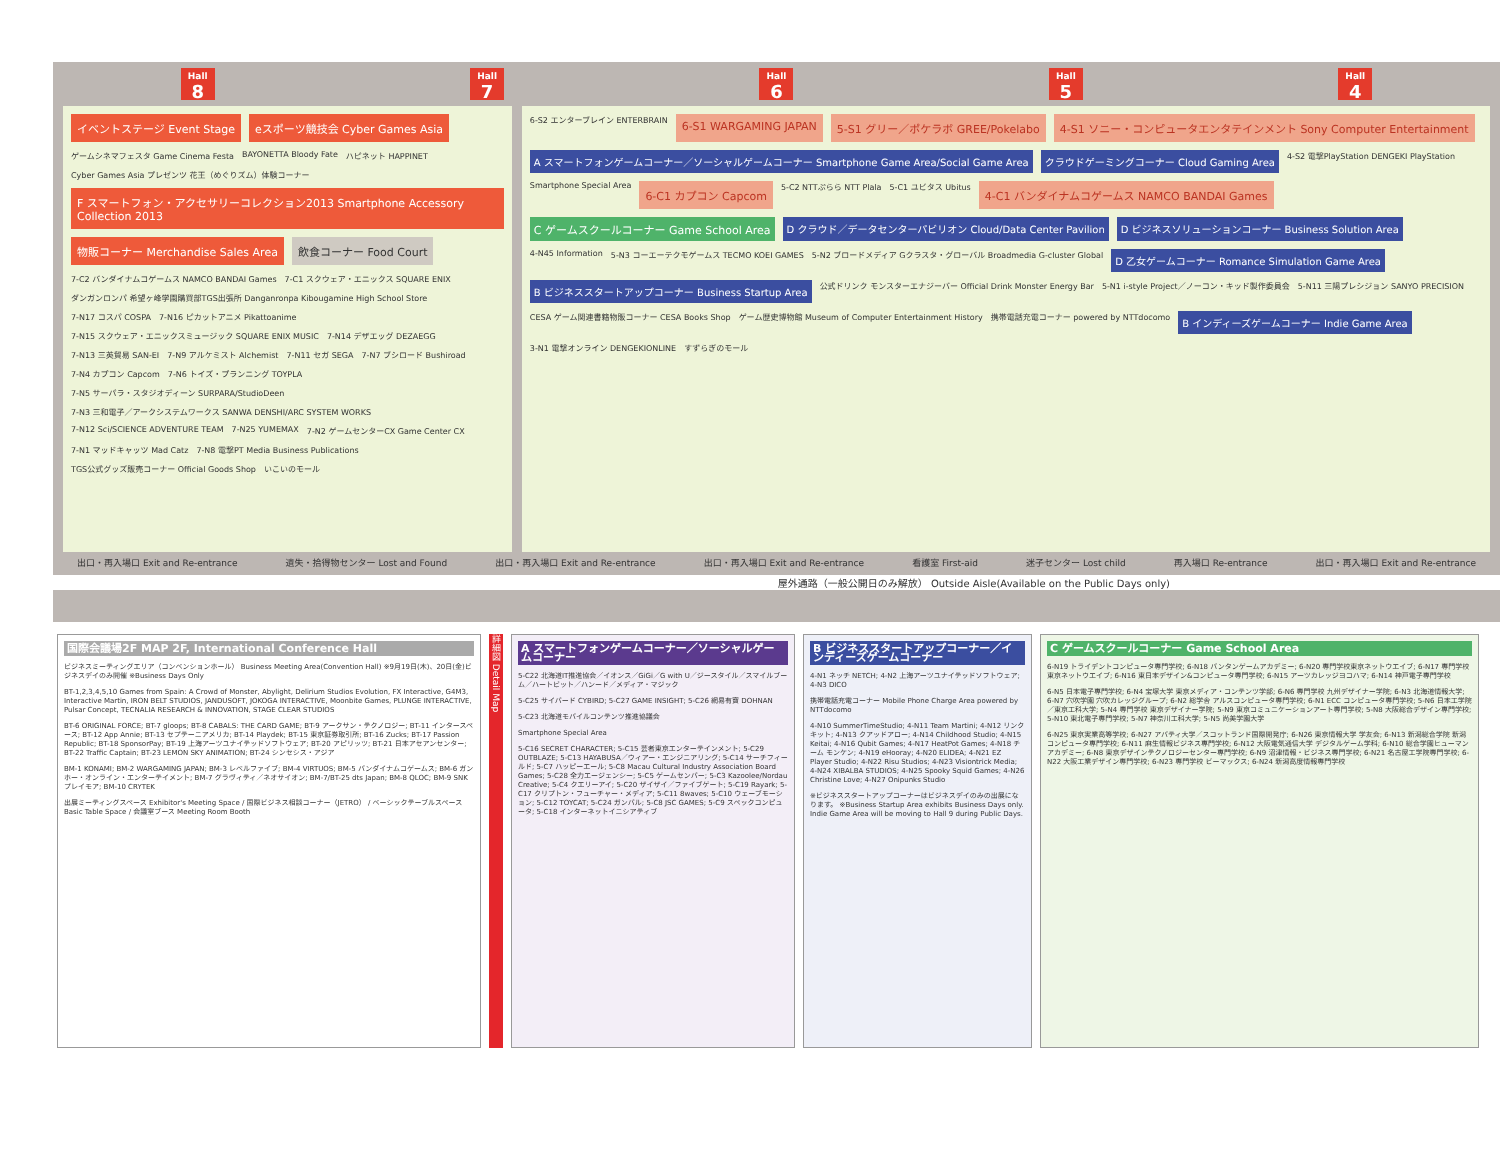Hall
8
Hall
7
Hall
6
Hall
5
Hall
4
イベントステージ Event Stage
eスポーツ競技会 Cyber Games Asia
ゲームシネマフェスタ Game Cinema Festa
BAYONETTA Bloody Fate
ハピネット HAPPINET
Cyber Games Asia プレゼンツ 花王（めぐりズム）体験コーナー
F スマートフォン・アクセサリーコレクション2013 Smartphone Accessory Collection 2013
物販コーナー Merchandise Sales Area
飲食コーナー Food Court
7-C2 バンダイナムコゲームス NAMCO BANDAI Games
7-C1 スクウェア・エニックス SQUARE ENIX
ダンガンロンパ 希望ヶ峰学園購買部TGS出張所 Danganronpa Kibougamine High School Store
7-N17 コスパ COSPA
7-N16 ピカットアニメ Pikattoanime
7-N15 スクウェア・エニックスミュージック SQUARE ENIX MUSIC
7-N14 デザエッグ DEZAEGG
7-N13 三英貿易 SAN-EI
7-N9 アルケミスト Alchemist
7-N11 セガ SEGA
7-N7 ブシロード Bushiroad
7-N4 カプコン Capcom
7-N6 トイズ・プランニング TOYPLA
7-N5 サーパラ・スタジオディーン SURPARA/StudioDeen
7-N3 三和電子／アークシステムワークス SANWA DENSHI/ARC SYSTEM WORKS
7-N12 Sci/SCIENCE ADVENTURE TEAM
7-N25 YUMEMAX
7-N2 ゲームセンターCX Game Center CX
7-N1 マッドキャッツ Mad Catz
7-N8 電撃PT Media Business Publications
TGS公式グッズ販売コーナー Official Goods Shop
いこいのモール
6-S2 エンターブレイン ENTERBRAIN
6-S1 WARGAMING JAPAN
5-S1 グリー／ポケラボ GREE/Pokelabo
4-S1 ソニー・コンピュータエンタテインメント Sony Computer Entertainment
A スマートフォンゲームコーナー／ソーシャルゲームコーナー Smartphone Game Area/Social Game Area
クラウドゲーミングコーナー Cloud Gaming Area
4-S2 電撃PlayStation DENGEKI PlayStation
Smartphone Special Area
6-C1 カプコン Capcom
5-C2 NTTぷらら NTT Plala
5-C1 ユビタス Ubitus
4-C1 バンダイナムコゲームス NAMCO BANDAI Games
C ゲームスクールコーナー Game School Area
D クラウド／データセンターパビリオン Cloud/Data Center Pavilion
D ビジネスソリューションコーナー Business Solution Area
4-N45 Information
5-N3 コーエーテクモゲームス TECMO KOEI GAMES
5-N2 ブロードメディア Gクラスタ・グローバル Broadmedia G-cluster Global
D 乙女ゲームコーナー Romance Simulation Game Area
B ビジネススタートアップコーナー Business Startup Area
公式ドリンク モンスターエナジーバー Official Drink Monster Energy Bar
5-N1 i-style Project／ノーコン・キッド製作委員会
5-N11 三陽プレシジョン SANYO PRECISION
CESA ゲーム関連書籍物販コーナー CESA Books Shop
ゲーム歴史博物館 Museum of Computer Entertainment History
携帯電話充電コーナー powered by NTTdocomo
B インディーズゲームコーナー Indie Game Area
3-N1 電撃オンライン DENGEKIONLINE
すずらぎのモール
出口・再入場口 Exit and Re-entrance 遺失・拾得物センター Lost and Found 出口・再入場口 Exit and Re-entrance 出口・再入場口 Exit and Re-entrance 看護室 First-aid 迷子センター Lost child 再入場口 Re-entrance 出口・再入場口 Exit and Re-entrance
屋外通路（一般公開日のみ解放） Outside Aisle(Available on the Public Days only)
国際会議場2F MAP 2F, International Conference Hall
ビジネスミーティングエリア（コンベンションホール） Business Meeting Area(Convention Hall) ※9月19日(木)、20日(金)ビジネスデイのみ開催 ※Business Days Only
BT-1,2,3,4,5,10 Games from Spain: A Crowd of Monster, Abylight, Delirium Studios Evolution, FX Interactive, G4M3, Interactive Martin, IRON BELT STUDIOS, JANDUSOFT, JOKOGA INTERACTIVE, Moonbite Games, PLUNGE INTERACTIVE, Pulsar Concept, TECNALIA RESEARCH & INNOVATION, STAGE CLEAR STUDIOS
BT-6 ORIGINAL FORCE; BT-7 gloops; BT-8 CABALS: THE CARD GAME; BT-9 アークサン・テクノロジー; BT-11 インタースペース; BT-12 App Annie; BT-13 セプテーニアメリカ; BT-14 Playdek; BT-15 東京証券取引所; BT-16 Zucks; BT-17 Passion Republic; BT-18 SponsorPay; BT-19 上海アーツユナイテッドソフトウェア; BT-20 アピリッツ; BT-21 日本アセアンセンター; BT-22 Traffic Captain; BT-23 LEMON SKY ANIMATION; BT-24 シンセシス・アジア
BM-1 KONAMI; BM-2 WARGAMING JAPAN; BM-3 レベルファイブ; BM-4 VIRTUOS; BM-5 バンダイナムコゲームス; BM-6 ガンホー・オンライン・エンターテイメント; BM-7 グラヴィティ／ネオサイオン; BM-7/BT-25 dts Japan; BM-8 QLOC; BM-9 SNK プレイモア; BM-10 CRYTEK
出展ミーティングスペース Exhibitor's Meeting Space / 国際ビジネス相談コーナー（JETRO） / ベーシックテーブルスペース Basic Table Space / 会議室ブース Meeting Room Booth
詳細図 Detail Map
A スマートフォンゲームコーナー／ソーシャルゲームコーナー
5-C22 北海道IT推進協会／イオンス／GiGi／G with U／ジースタイル／スマイルブーム／ハートビット／ハンード／メディア・マジック
5-C25 サイバード CYBIRD; 5-C27 GAME INSIGHT; 5-C26 網易有寶 DOHNAN
5-C23 北海道モバイルコンテンツ推進協議会
Smartphone Special Area
5-C16 SECRET CHARACTER; 5-C15 芸者東京エンターテインメント; 5-C29 OUTBLAZE; 5-C13 HAYABUSA／ウィアー・エンジニアリング; 5-C14 サーチフィールド; 5-C7 ハッピーエール; 5-C8 Macau Cultural Industry Association Board Games; 5-C28 全力エージェンシー; 5-C5 ゲームセンバー; 5-C3 Kazoolee/Nordau Creative; 5-C4 クエリーアイ; 5-C20 ザイザイ／ファイブゲート; 5-C19 Rayark; 5-C17 クリプトン・フューチャー・メディア; 5-C11 8waves; 5-C10 ウェーブモーション; 5-C12 TOYCAT; 5-C24 ガンバル; 5-C8 JSC GAMES; 5-C9 スペックコンピュータ; 5-C18 インターネットイニシアティブ
B ビジネススタートアップコーナー／インディーズゲームコーナー
4-N1 ネッチ NETCH; 4-N2 上海アーツユナイテッドソフトウェア; 4-N3 DICO
携帯電話充電コーナー Mobile Phone Charge Area powered by NTTdocomo
4-N10 SummerTimeStudio; 4-N11 Team Martini; 4-N12 リンクキット; 4-N13 クアッドアロー; 4-N14 Childhood Studio; 4-N15 Keitai; 4-N16 Qubit Games; 4-N17 HeatPot Games; 4-N18 チーム モンケン; 4-N19 eHooray; 4-N20 ELIDEA; 4-N21 EZ Player Studio; 4-N22 Risu Studios; 4-N23 Visiontrick Media; 4-N24 XIBALBA STUDIOS; 4-N25 Spooky Squid Games; 4-N26 Christine Love; 4-N27 Onipunks Studio
※ビジネススタートアップコーナーはビジネスデイのみの出展になります。 ※Business Startup Area exhibits Business Days only. Indie Game Area will be moving to Hall 9 during Public Days.
C ゲームスクールコーナー Game School Area
6-N19 トライデントコンピュータ専門学校; 6-N18 バンタンゲームアカデミー; 6-N20 専門学校東京ネットウエイブ; 6-N17 専門学校 東京ネットウエイブ; 6-N16 東日本デザイン&コンピュータ専門学校; 6-N15 アーツカレッジヨコハマ; 6-N14 神戸電子専門学校
6-N5 日本電子専門学校; 6-N4 宝塚大学 東京メディア・コンテンツ学部; 6-N6 専門学校 九州デザイナー学院; 6-N3 北海道情報大学; 6-N7 穴吹学園 穴吹カレッジグループ; 6-N2 総学舎 アルスコンピュータ専門学校; 6-N1 ECC コンピュータ専門学校; 5-N6 日本工学院／東京工科大学; 5-N4 専門学校 東京デザイナー学院; 5-N9 東京コミュニケーションアート専門学校; 5-N8 大阪総合デザイン専門学校; 5-N10 東北電子専門学校; 5-N7 神奈川工科大学; 5-N5 尚美学園大学
6-N25 東京実業高等学校; 6-N27 アバティ大学／スコットランド国際開発庁; 6-N26 東京情報大学 学友会; 6-N13 新潟総合学院 新潟コンピュータ専門学校; 6-N11 麻生情報ビジネス専門学校; 6-N12 大阪電気通信大学 デジタルゲーム学科; 6-N10 総合学園ヒューマンアカデミー; 6-N8 東京デザインテクノロジーセンター専門学校; 6-N9 沼津情報・ビジネス専門学校; 6-N21 名古屋工学院専門学校; 6-N22 大阪工業デザイン専門学校; 6-N23 専門学校 ビーマックス; 6-N24 新潟高度情報専門学校